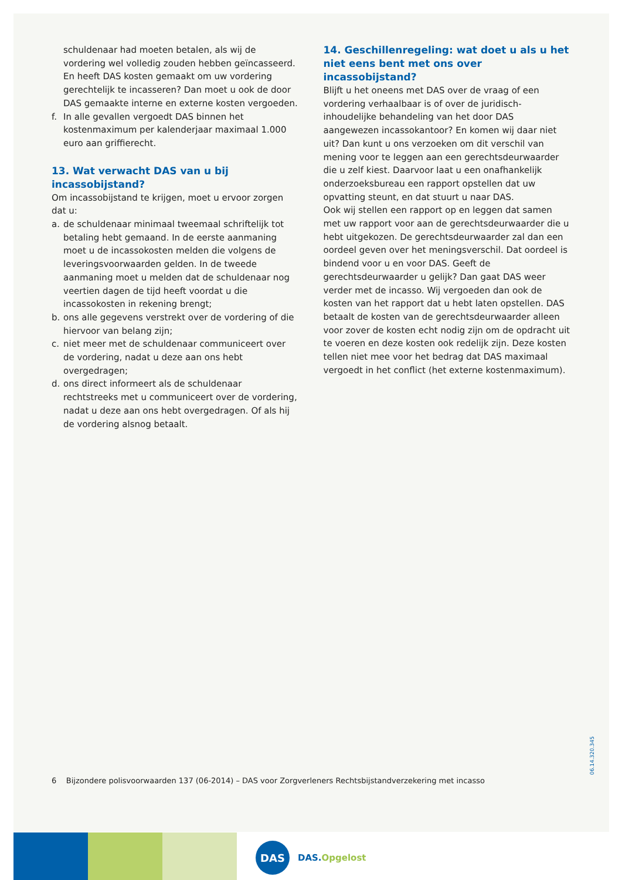schuldenaar had moeten betalen, als wij de vordering wel volledig zouden hebben geïncasseerd. En heeft DAS kosten gemaakt om uw vordering gerechtelijk te incasseren? Dan moet u ook de door DAS gemaakte interne en externe kosten vergoeden.
f. In alle gevallen vergoedt DAS binnen het kostenmaximum per kalenderjaar maximaal 1.000 euro aan griffierecht.
13. Wat verwacht DAS van u bij incassobijstand?
Om incassobijstand te krijgen, moet u ervoor zorgen dat u:
a. de schuldenaar minimaal tweemaal schriftelijk tot betaling hebt gemaand. In de eerste aanmaning moet u de incassokosten melden die volgens de leveringsvoorwaarden gelden. In de tweede aanmaning moet u melden dat de schuldenaar nog veertien dagen de tijd heeft voordat u die incassokosten in rekening brengt;
b. ons alle gegevens verstrekt over de vordering of die hiervoor van belang zijn;
c. niet meer met de schuldenaar communiceert over de vordering, nadat u deze aan ons hebt overgedragen;
d. ons direct informeert als de schuldenaar rechtstreeks met u communiceert over de vordering, nadat u deze aan ons hebt overgedragen. Of als hij de vordering alsnog betaalt.
14. Geschillenregeling: wat doet u als u het niet eens bent met ons over incassobijstand?
Blijft u het oneens met DAS over de vraag of een vordering verhaalbaar is of over de juridisch-inhoudelijke behandeling van het door DAS aangewezen incassokantoor? En komen wij daar niet uit? Dan kunt u ons verzoeken om dit verschil van mening voor te leggen aan een gerechtsdeurwaarder die u zelf kiest. Daarvoor laat u een onafhankelijk onderzoeksbureau een rapport opstellen dat uw opvatting steunt, en dat stuurt u naar DAS.
Ook wij stellen een rapport op en leggen dat samen met uw rapport voor aan de gerechtsdeurwaarder die u hebt uitgekozen. De gerechtsdeurwaarder zal dan een oordeel geven over het meningsverschil. Dat oordeel is bindend voor u en voor DAS. Geeft de gerechtsdeurwaarder u gelijk? Dan gaat DAS weer verder met de incasso. Wij vergoeden dan ook de kosten van het rapport dat u hebt laten opstellen. DAS betaalt de kosten van de gerechtsdeurwaarder alleen voor zover de kosten echt nodig zijn om de opdracht uit te voeren en deze kosten ook redelijk zijn. Deze kosten tellen niet mee voor het bedrag dat DAS maximaal vergoedt in het conflict (het externe kostenmaximum).
6 Bijzondere polisvoorwaarden 137 (06-2014) – DAS voor Zorgverleners Rechtsbijstandverzekering met incasso
06.14.320.345
DAS
DAS.Opgelost